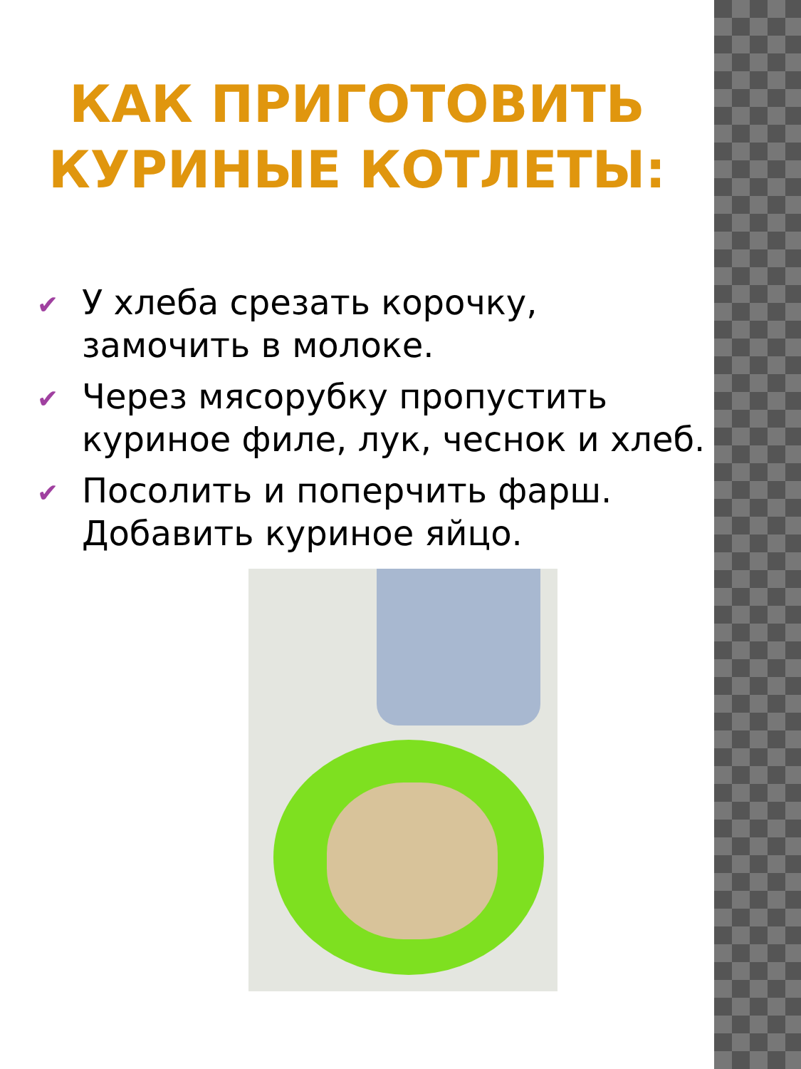КАК ПРИГОТОВИТЬ
КУРИНЫЕ КОТЛЕТЫ:
✔ У хлеба срезать корочку, замочить в молоке.
✔ Через мясорубку пропустить куриное филе, лук, чеснок и хлеб.
✔ Посолить и поперчить фарш. Добавить куриное яйцо.